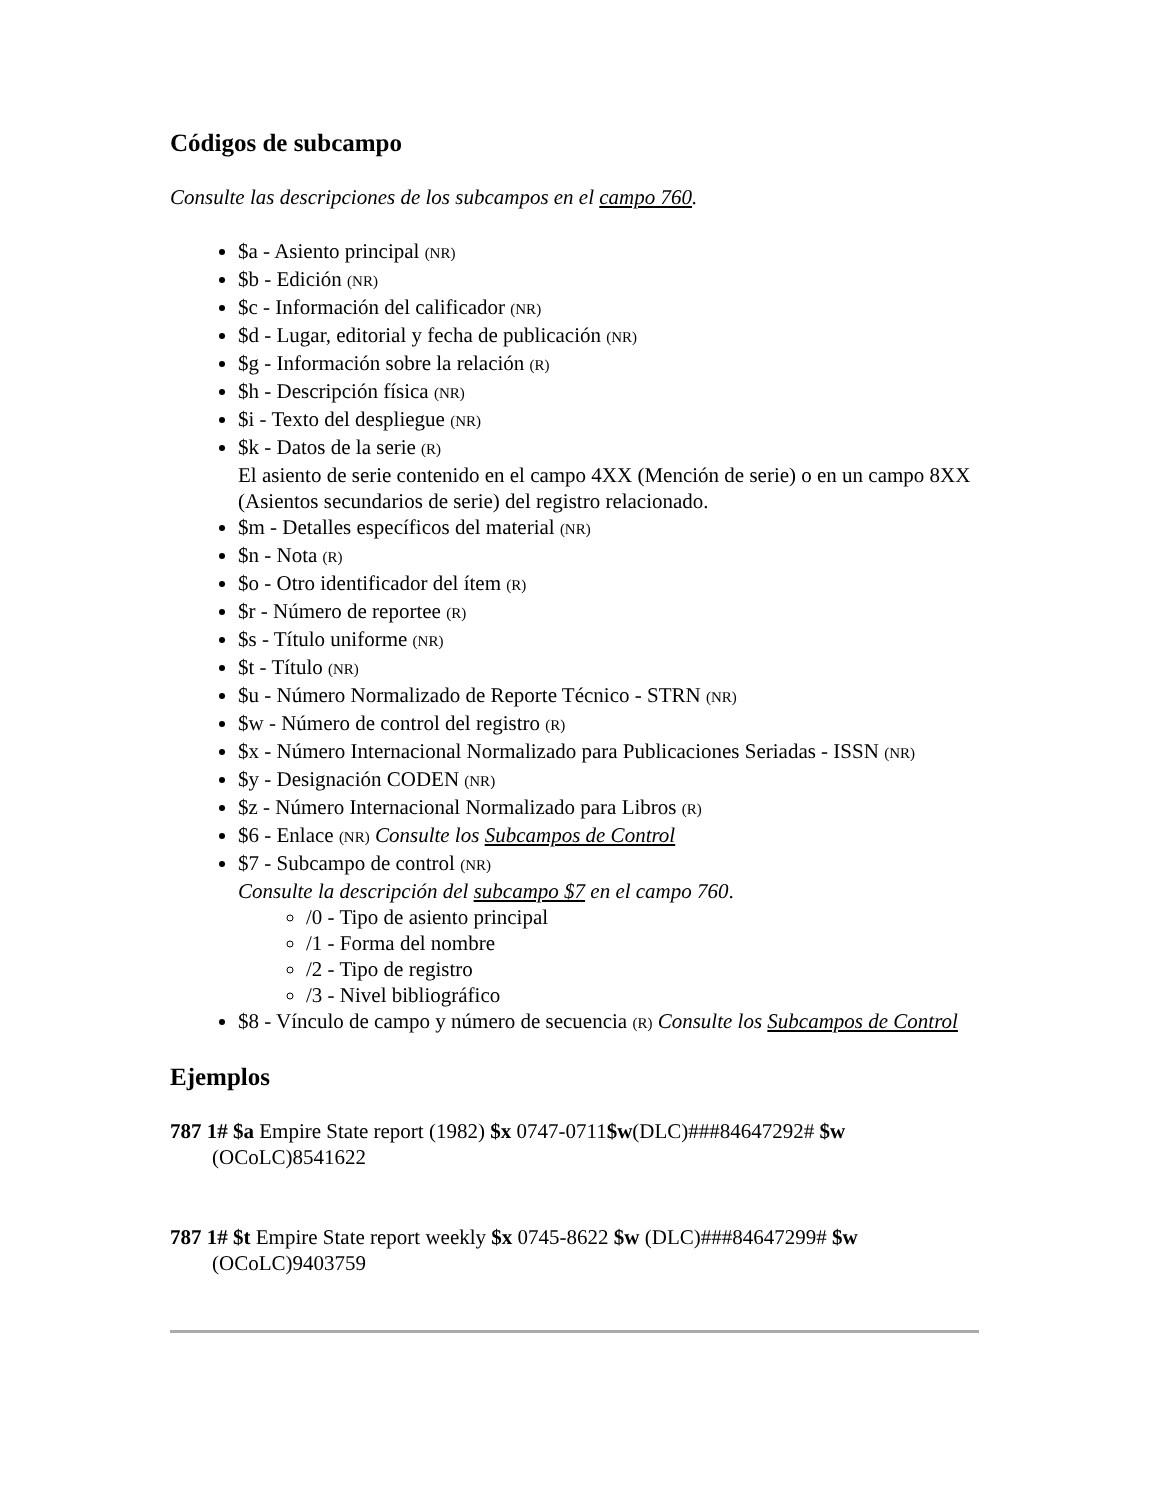Códigos de subcampo
Consulte las descripciones de los subcampos en el campo 760.
$a - Asiento principal (NR)
$b - Edición (NR)
$c - Información del calificador (NR)
$d - Lugar, editorial y fecha de publicación (NR)
$g - Información sobre la relación (R)
$h - Descripción física (NR)
$i - Texto del despliegue (NR)
$k - Datos de la serie (R)
El asiento de serie contenido en el campo 4XX (Mención de serie) o en un campo 8XX (Asientos secundarios de serie) del registro relacionado.
$m - Detalles específicos del material (NR)
$n - Nota (R)
$o - Otro identificador del ítem (R)
$r - Número de reportee (R)
$s - Título uniforme (NR)
$t - Título (NR)
$u - Número Normalizado de Reporte Técnico - STRN (NR)
$w - Número de control del registro (R)
$x - Número Internacional Normalizado para Publicaciones Seriadas - ISSN (NR)
$y - Designación CODEN (NR)
$z - Número Internacional Normalizado para Libros (R)
$6 - Enlace (NR) Consulte los Subcampos de Control
$7 - Subcampo de control (NR)
Consulte la descripción del subcampo $7 en el campo 760.
/0 - Tipo de asiento principal
/1 - Forma del nombre
/2 - Tipo de registro
/3 - Nivel bibliográfico
$8 - Vínculo de campo y número de secuencia (R) Consulte los Subcampos de Control
Ejemplos
787 1# $a Empire State report (1982) $x 0747-0711$w(DLC)###84647292# $w (OCoLC)8541622
787 1# $t Empire State report weekly $x 0745-8622 $w (DLC)###84647299# $w (OCoLC)9403759